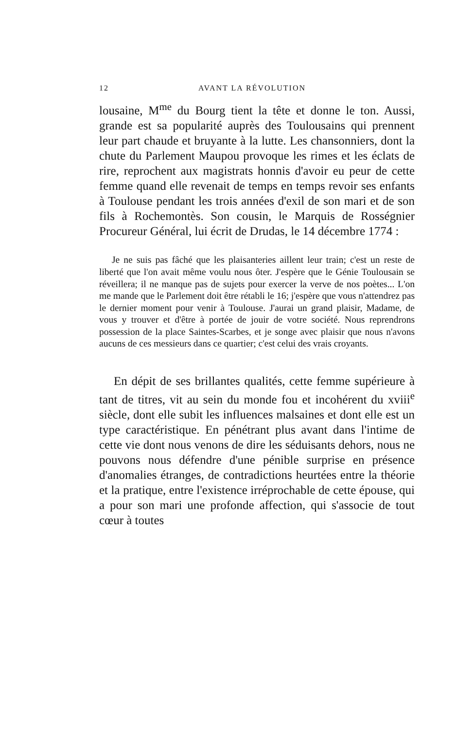12 AVANT LA RÉVOLUTION
lousaine, M<sup>me</sup> du Bourg tient la tête et donne le ton. Aussi, grande est sa popularité auprès des Toulousains qui prennent leur part chaude et bruyante à la lutte. Les chansonniers, dont la chute du Parlement Maupou provoque les rimes et les éclats de rire, reprochent aux magistrats honnis d'avoir eu peur de cette femme quand elle revenait de temps en temps revoir ses enfants à Toulouse pendant les trois années d'exil de son mari et de son fils à Rochemontès. Son cousin, le Marquis de Rosségnier Procureur Général, lui écrit de Drudas, le 14 décembre 1774 :
Je ne suis pas fâché que les plaisanteries aillent leur train; c'est un reste de liberté que l'on avait même voulu nous ôter. J'espère que le Génie Toulousain se réveillera; il ne manque pas de sujets pour exercer la verve de nos poètes... L'on me mande que le Parlement doit être rétabli le 16; j'espère que vous n'attendrez pas le dernier moment pour venir à Toulouse. J'aurai un grand plaisir, Madame, de vous y trouver et d'être à portée de jouir de votre société. Nous reprendrons possession de la place Saintes-Scarbes, et je songe avec plaisir que nous n'avons aucuns de ces messieurs dans ce quartier; c'est celui des vrais croyants.
En dépit de ses brillantes qualités, cette femme supérieure à tant de titres, vit au sein du monde fou et incohérent du xviii<sup>e</sup> siècle, dont elle subit les influences malsaines et dont elle est un type caractéristique. En pénétrant plus avant dans l'intime de cette vie dont nous venons de dire les séduisants dehors, nous ne pouvons nous défendre d'une pénible surprise en présence d'anomalies étranges, de contradictions heurtées entre la théorie et la pratique, entre l'existence irréprochable de cette épouse, qui a pour son mari une profonde affection, qui s'associe de tout cœur à toutes